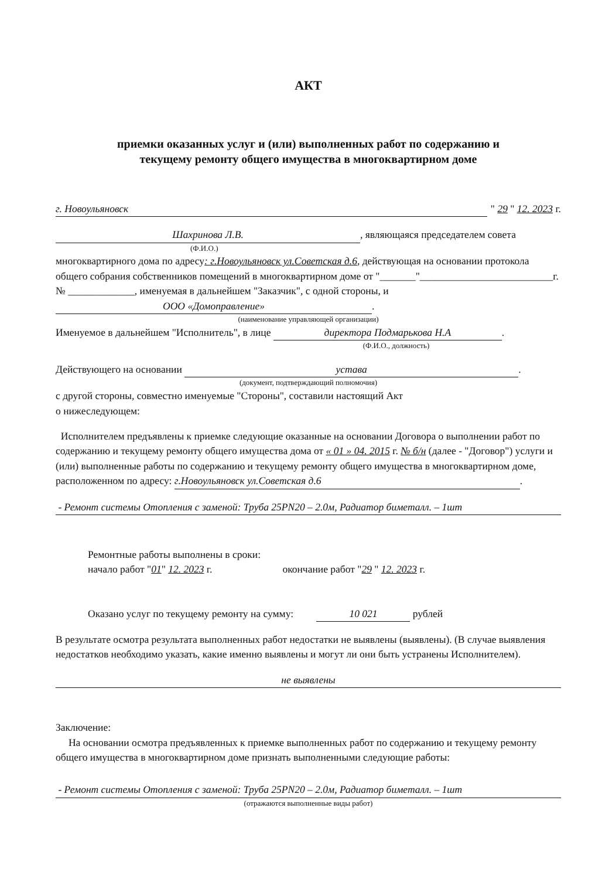АКТ
приемки оказанных услуг и (или) выполненных работ по содержанию и
текущему ремонту общего имущества в многоквартирном доме
г. Новоульяновск " 29 " 12. 2023 г.
Шахринова Л.В., являющаяся председателем совета
(Ф.И.О.)
многоквартирного дома по адресу: г.Новоульяновск ул.Советская д.6, действующая на основании протокола общего собрания собственников помещений в многоквартирном доме от "_______"__________________________г. № _____________, именуемая в дальнейшем "Заказчик", с одной стороны, и ООО «Домоправление».
(наименование управляющей организации)
Именуемое в дальнейшем "Исполнитель", в лице директора Подмарькова Н.А.
(Ф.И.О., должность)
Действующего на основании устава.
(документ, подтверждающий полномочия)
с другой стороны, совместно именуемые "Стороны", составили настоящий Акт
о нижеследующем:
Исполнителем предъявлены к приемке следующие оказанные на основании Договора о выполнении работ по содержанию и текущему ремонту общего имущества дома от « 01 » 04. 2015 г. № б/н (далее - "Договор") услуги и (или) выполненные работы по содержанию и текущему ремонту общего имущества в многоквартирном доме, расположенном по адресу: г.Новоульяновск ул.Советская д.6.
- Ремонт системы Отопления с заменой: Труба 25PN20 – 2.0м, Радиатор биметалл. – 1шт
Ремонтные работы выполнены в сроки:
начало работ "01" 12. 2023 г. окончание работ "29 " 12. 2023 г.
Оказано услуг по текущему ремонту на сумму: 10 021 рублей
В результате осмотра результата выполненных работ недостатки не выявлены (выявлены). (В случае выявления недостатков необходимо указать, какие именно выявлены и могут ли они быть устранены Исполнителем).
не выявлены
Заключение:
На основании осмотра предъявленных к приемке выполненных работ по содержанию и текущему ремонту общего имущества в многоквартирном доме признать выполненными следующие работы:
- Ремонт системы Отопления с заменой: Труба 25PN20 – 2.0м, Радиатор биметалл. – 1шт
(отражаются выполненные виды работ)